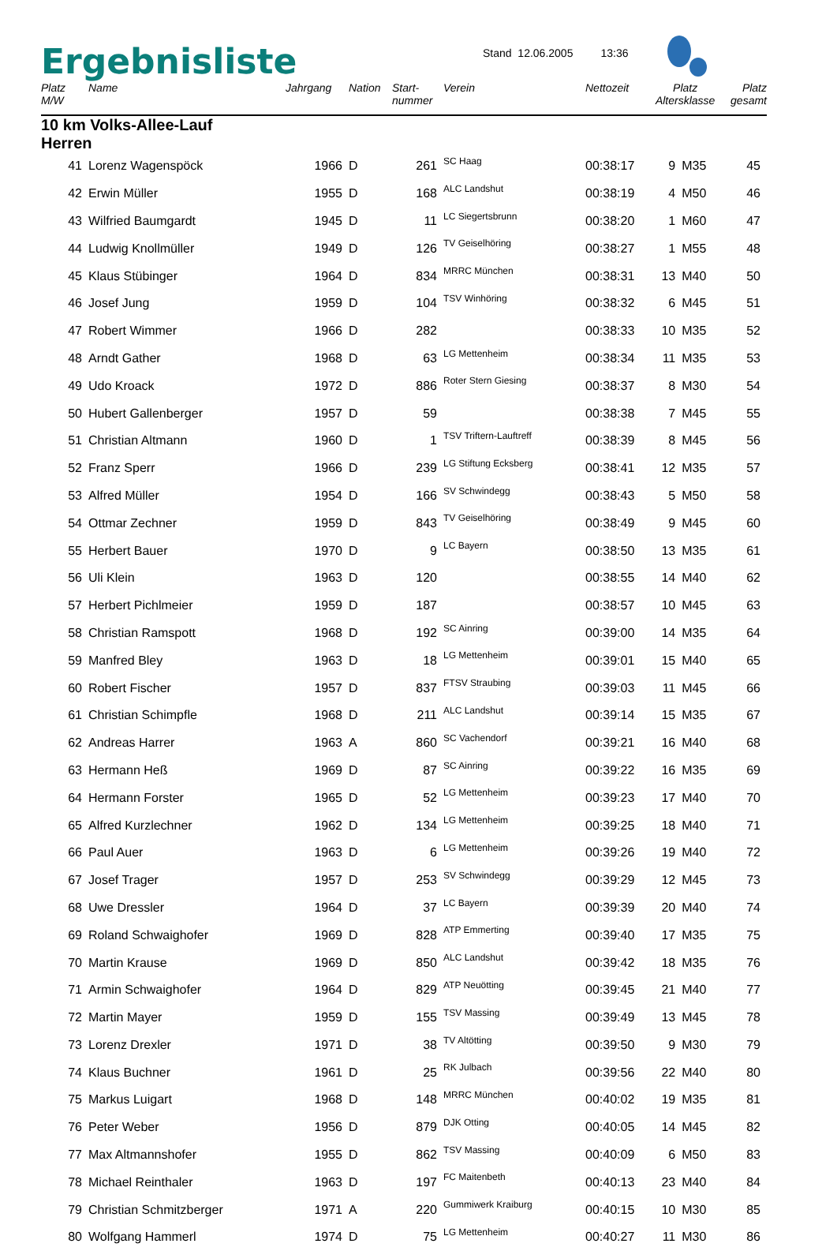Ergebnisliste
Stand 12.06.2005 13:36
| Platz M/W | Name | Jahrgang | Nation | Start- nummer | Verein | Nettozeit | Platz Altersklasse | | Platz gesamt |
| --- | --- | --- | --- | --- | --- | --- | --- | --- | --- |
| 10 km Volks-Allee-Lauf Herren | | | | | | | | | |
| 41 | Lorenz Wagenspöck | 1966 | D | 261 | SC Haag | 00:38:17 | 9 | M35 | 45 |
| 42 | Erwin Müller | 1955 | D | 168 | ALC Landshut | 00:38:19 | 4 | M50 | 46 |
| 43 | Wilfried Baumgardt | 1945 | D | 11 | LC Siegertsbrunn | 00:38:20 | 1 | M60 | 47 |
| 44 | Ludwig Knollmüller | 1949 | D | 126 | TV Geiselhöring | 00:38:27 | 1 | M55 | 48 |
| 45 | Klaus Stübinger | 1964 | D | 834 | MRRC München | 00:38:31 | 13 | M40 | 50 |
| 46 | Josef Jung | 1959 | D | 104 | TSV Winhöring | 00:38:32 | 6 | M45 | 51 |
| 47 | Robert Wimmer | 1966 | D | 282 | | 00:38:33 | 10 | M35 | 52 |
| 48 | Arndt Gather | 1968 | D | 63 | LG Mettenheim | 00:38:34 | 11 | M35 | 53 |
| 49 | Udo Kroack | 1972 | D | 886 | Roter Stern Giesing | 00:38:37 | 8 | M30 | 54 |
| 50 | Hubert Gallenberger | 1957 | D | 59 | | 00:38:38 | 7 | M45 | 55 |
| 51 | Christian Altmann | 1960 | D | 1 | TSV Triftern-Lauftreff | 00:38:39 | 8 | M45 | 56 |
| 52 | Franz Sperr | 1966 | D | 239 | LG Stiftung Ecksberg | 00:38:41 | 12 | M35 | 57 |
| 53 | Alfred Müller | 1954 | D | 166 | SV Schwindegg | 00:38:43 | 5 | M50 | 58 |
| 54 | Ottmar Zechner | 1959 | D | 843 | TV Geiselhöring | 00:38:49 | 9 | M45 | 60 |
| 55 | Herbert Bauer | 1970 | D | 9 | LC Bayern | 00:38:50 | 13 | M35 | 61 |
| 56 | Uli Klein | 1963 | D | 120 | | 00:38:55 | 14 | M40 | 62 |
| 57 | Herbert Pichlmeier | 1959 | D | 187 | | 00:38:57 | 10 | M45 | 63 |
| 58 | Christian Ramspott | 1968 | D | 192 | SC Ainring | 00:39:00 | 14 | M35 | 64 |
| 59 | Manfred Bley | 1963 | D | 18 | LG Mettenheim | 00:39:01 | 15 | M40 | 65 |
| 60 | Robert Fischer | 1957 | D | 837 | FTSV Straubing | 00:39:03 | 11 | M45 | 66 |
| 61 | Christian Schimpfle | 1968 | D | 211 | ALC Landshut | 00:39:14 | 15 | M35 | 67 |
| 62 | Andreas Harrer | 1963 | A | 860 | SC Vachendorf | 00:39:21 | 16 | M40 | 68 |
| 63 | Hermann Heß | 1969 | D | 87 | SC Ainring | 00:39:22 | 16 | M35 | 69 |
| 64 | Hermann Forster | 1965 | D | 52 | LG Mettenheim | 00:39:23 | 17 | M40 | 70 |
| 65 | Alfred Kurzlechner | 1962 | D | 134 | LG Mettenheim | 00:39:25 | 18 | M40 | 71 |
| 66 | Paul Auer | 1963 | D | 6 | LG Mettenheim | 00:39:26 | 19 | M40 | 72 |
| 67 | Josef Trager | 1957 | D | 253 | SV Schwindegg | 00:39:29 | 12 | M45 | 73 |
| 68 | Uwe Dressler | 1964 | D | 37 | LC Bayern | 00:39:39 | 20 | M40 | 74 |
| 69 | Roland Schwaighofer | 1969 | D | 828 | ATP Emmerting | 00:39:40 | 17 | M35 | 75 |
| 70 | Martin Krause | 1969 | D | 850 | ALC Landshut | 00:39:42 | 18 | M35 | 76 |
| 71 | Armin Schwaighofer | 1964 | D | 829 | ATP Neuötting | 00:39:45 | 21 | M40 | 77 |
| 72 | Martin Mayer | 1959 | D | 155 | TSV Massing | 00:39:49 | 13 | M45 | 78 |
| 73 | Lorenz Drexler | 1971 | D | 38 | TV Altötting | 00:39:50 | 9 | M30 | 79 |
| 74 | Klaus Buchner | 1961 | D | 25 | RK Julbach | 00:39:56 | 22 | M40 | 80 |
| 75 | Markus Luigart | 1968 | D | 148 | MRRC München | 00:40:02 | 19 | M35 | 81 |
| 76 | Peter Weber | 1956 | D | 879 | DJK Otting | 00:40:05 | 14 | M45 | 82 |
| 77 | Max Altmannshofer | 1955 | D | 862 | TSV Massing | 00:40:09 | 6 | M50 | 83 |
| 78 | Michael Reinthaler | 1963 | D | 197 | FC Maitenbeth | 00:40:13 | 23 | M40 | 84 |
| 79 | Christian Schmitzberger | 1971 | A | 220 | Gummiwerk Kraiburg | 00:40:15 | 10 | M30 | 85 |
| 80 | Wolfgang Hammerl | 1974 | D | 75 | LG Mettenheim | 00:40:27 | 11 | M30 | 86 |